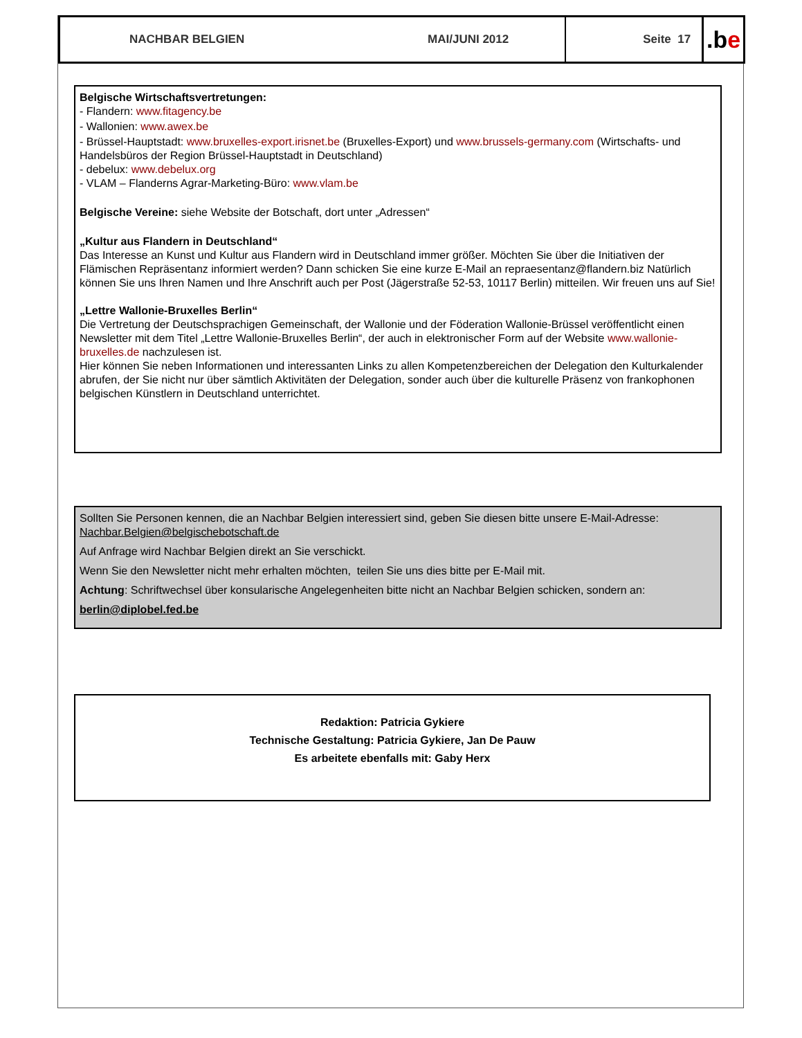NACHBAR BELGIEN MAI/JUNI 2012 Seite 17
.b e
Belgische Wirtschaftsvertretungen:
- Flandern: www.fitagency.be
- Wallonien: www.awex.be
- Brüssel-Hauptstadt: www.bruxelles-export.irisnet.be (Bruxelles-Export) und www.brussels-germany.com (Wirtschafts- und Handelsbüros der Region Brüssel-Hauptstadt in Deutschland)
- debelux: www.debelux.org
- VLAM – Flanderns Agrar-Marketing-Büro: www.vlam.be
Belgische Vereine: siehe Website der Botschaft, dort unter „Adressen“
„Kultur aus Flandern in Deutschland“
Das Interesse an Kunst und Kultur aus Flandern wird in Deutschland immer größer. Möchten Sie über die Initiativen der Flämischen Repräsentanz informiert werden? Dann schicken Sie eine kurze E-Mail an repraesentanz@flandern.biz Natürlich können Sie uns Ihren Namen und Ihre Anschrift auch per Post (Jägerstraße 52-53, 10117 Berlin) mitteilen. Wir freuen uns auf Sie!
„Lettre Wallonie-Bruxelles Berlin“
Die Vertretung der Deutschsprachigen Gemeinschaft, der Wallonie und der Föderation Wallonie-Brüssel veröffentlicht einen Newsletter mit dem Titel „Lettre Wallonie-Bruxelles Berlin“, der auch in elektronischer Form auf der Website www.wallonie-bruxelles.de nachzulesen ist.
Hier können Sie neben Informationen und interessanten Links zu allen Kompetenzbereichen der Delegation den Kulturkalender abrufen, der Sie nicht nur über sämtlich Aktivitäten der Delegation, sonder auch über die kulturelle Präsenz von frankophonen belgischen Künstlern in Deutschland unterrichtet.
Sollten Sie Personen kennen, die an Nachbar Belgien interessiert sind, geben Sie diesen bitte unsere E-Mail-Adresse: Nachbar.Belgien@belgischebotschaft.de
Auf Anfrage wird Nachbar Belgien direkt an Sie verschickt.
Wenn Sie den Newsletter nicht mehr erhalten möchten, teilen Sie uns dies bitte per E-Mail mit.
Achtung: Schriftwechsel über konsularische Angelegenheiten bitte nicht an Nachbar Belgien schicken, sondern an:
berlin@diplobel.fed.be
Redaktion: Patricia Gykiere
Technische Gestaltung: Patricia Gykiere, Jan De Pauw
Es arbeitete ebenfalls mit: Gaby Herx